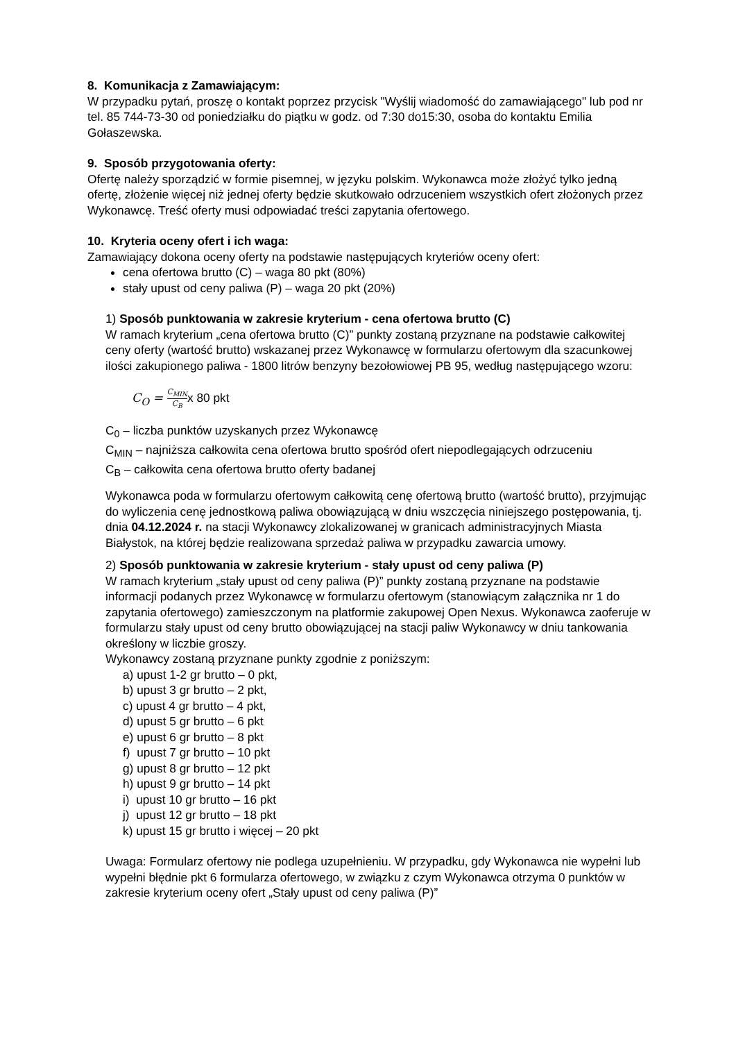8. Komunikacja z Zamawiającym:
W przypadku pytań, proszę o kontakt poprzez przycisk "Wyślij wiadomość do zamawiającego" lub pod nr tel. 85 744-73-30 od poniedziałku do piątku w godz. od 7:30 do15:30, osoba do kontaktu Emilia Gołaszewska.
9. Sposób przygotowania oferty:
Ofertę należy sporządzić w formie pisemnej, w języku polskim. Wykonawca może złożyć tylko jedną ofertę, złożenie więcej niż jednej oferty będzie skutkowało odrzuceniem wszystkich ofert złożonych przez Wykonawcę. Treść oferty musi odpowiadać treści zapytania ofertowego.
10. Kryteria oceny ofert i ich waga:
Zamawiający dokona oceny oferty na podstawie następujących kryteriów oceny ofert:
cena ofertowa brutto (C) – waga 80 pkt (80%)
stały upust od ceny paliwa (P) – waga 20 pkt (20%)
1) Sposób punktowania w zakresie kryterium - cena ofertowa brutto (C)
W ramach kryterium „cena ofertowa brutto (C)” punkty zostaną przyznane na podstawie całkowitej ceny oferty (wartość brutto) wskazanej przez Wykonawcę w formularzu ofertowym dla szacunkowej ilości zakupionego paliwa - 1800 litrów benzyny bezołowiowej PB 95, według następującego wzoru:
C<sub>O</sub> = C<sub>MIN</sub> C<sub>B</sub> x 80 pkt
C<sub>0</sub> – liczba punktów uzyskanych przez Wykonawcę
C<sub>MIN</sub> – najniższa całkowita cena ofertowa brutto spośród ofert niepodlegających odrzuceniu
C<sub>B</sub> – całkowita cena ofertowa brutto oferty badanej
Wykonawca poda w formularzu ofertowym całkowitą cenę ofertową brutto (wartość brutto), przyjmując do wyliczenia cenę jednostkową paliwa obowiązującą w dniu wszczęcia niniejszego postępowania, tj. dnia 04.12.2024 r. na stacji Wykonawcy zlokalizowanej w granicach administracyjnych Miasta Białystok, na której będzie realizowana sprzedaż paliwa w przypadku zawarcia umowy.
2) Sposób punktowania w zakresie kryterium - stały upust od ceny paliwa (P)
W ramach kryterium „stały upust od ceny paliwa (P)” punkty zostaną przyznane na podstawie informacji podanych przez Wykonawcę w formularzu ofertowym (stanowiącym załącznika nr 1 do zapytania ofertowego) zamieszczonym na platformie zakupowej Open Nexus. Wykonawca zaoferuje w formularzu stały upust od ceny brutto obowiązującej na stacji paliw Wykonawcy w dniu tankowania określony w liczbie groszy.
Wykonawcy zostaną przyznane punkty zgodnie z poniższym:
a) upust 1-2 gr brutto – 0 pkt,
b) upust 3 gr brutto – 2 pkt,
c) upust 4 gr brutto – 4 pkt,
d) upust 5 gr brutto – 6 pkt
e) upust 6 gr brutto – 8 pkt
f) upust 7 gr brutto – 10 pkt
g) upust 8 gr brutto – 12 pkt
h) upust 9 gr brutto – 14 pkt
i) upust 10 gr brutto – 16 pkt
j) upust 12 gr brutto – 18 pkt
k) upust 15 gr brutto i więcej – 20 pkt
Uwaga: Formularz ofertowy nie podlega uzupełnieniu. W przypadku, gdy Wykonawca nie wypełni lub wypełni błędnie pkt 6 formularza ofertowego, w związku z czym Wykonawca otrzyma 0 punktów w zakresie kryterium oceny ofert „Stały upust od ceny paliwa (P)”